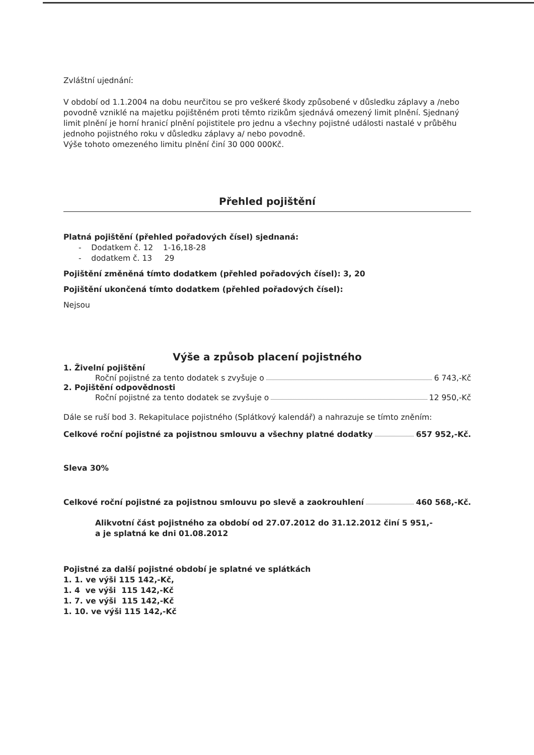Zvláštní ujednání:
V období od 1.1.2004 na dobu neurčitou se pro veškeré škody způsobené v důsledku záplavy a /nebo povodně vzniklé na majetku pojištěném proti těmto rizikům sjednává omezený limit plnění. Sjednaný limit plnění je horní hranicí plnění pojistitele pro jednu a všechny pojistné události nastalé v průběhu jednoho pojistného roku v důsledku záplavy a/ nebo povodně.
Výše tohoto omezeného limitu plnění činí 30 000 000Kč.
Přehled pojištění
Platná pojištění (přehled pořadových čísel) sjednaná:
- Dodatkem č. 12 1-16,18-28
- dodatkem č. 13 29
Pojištění změněná tímto dodatkem (přehled pořadových čísel): 3, 20
Pojištění ukončená tímto dodatkem (přehled pořadových čísel):
Nejsou
Výše a způsob placení pojistného
1. Živelní pojištění
Roční pojistné za tento dodatek s zvyšuje o 6 743,-Kč
2. Pojištění odpovědnosti
Roční pojistné za tento dodatek se zvyšuje o 12 950,-Kč
Dále se ruší bod 3. Rekapitulace pojistného (Splátkový kalendář) a nahrazuje se tímto zněním:
Celkové roční pojistné za pojistnou smlouvu a všechny platné dodatky 657 952,-Kč.
Sleva 30%
Celkové roční pojistné za pojistnou smlouvu po slevě a zaokrouhlení 460 568,-Kč.
Alikvotní část pojistného za období od 27.07.2012 do 31.12.2012 činí 5 951,-
a je splatná ke dni 01.08.2012
Pojistné za další pojistné období je splatné ve splátkách
1. 1. ve výši 115 142,-Kč,
1. 4 ve výši 115 142,-Kč
1. 7. ve výši 115 142,-Kč
1. 10. ve výši 115 142,-Kč